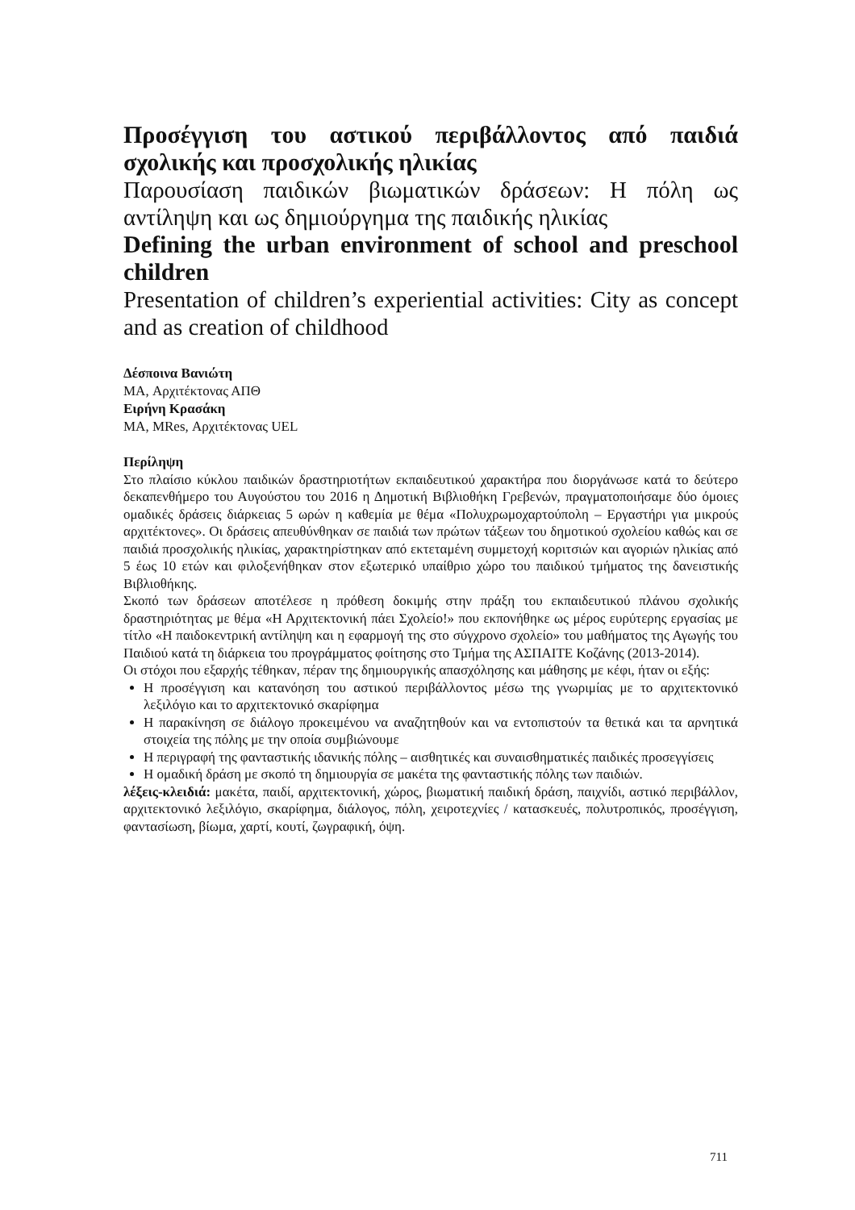Προσέγγιση του αστικού περιβάλλοντος από παιδιά σχολικής και προσχολικής ηλικίας
Παρουσίαση παιδικών βιωματικών δράσεων: Η πόλη ως αντίληψη και ως δημιούργημα της παιδικής ηλικίας
Defining the urban environment of school and preschool children
Presentation of children’s experiential activities: City as concept and as creation of childhood
Δέσποινα Βανιώτη
MA, Αρχιτέκτονας ΑΠΘ
Ειρήνη Κρασάκη
MA, MRes, Αρχιτέκτονας UEL
Περίληψη
Στο πλαίσιο κύκλου παιδικών δραστηριοτήτων εκπαιδευτικού χαρακτήρα που διοργάνωσε κατά το δεύτερο δεκαπενθήμερο του Αυγούστου του 2016 η Δημοτική Βιβλιοθήκη Γρεβενών, πραγματοποιήσαμε δύο όμοιες ομαδικές δράσεις διάρκειας 5 ωρών η καθεμία με θέμα «Πολυχρωμοχαρτούπολη – Εργαστήρι για μικρούς αρχιτέκτονες». Οι δράσεις απευθύνθηκαν σε παιδιά των πρώτων τάξεων του δημοτικού σχολείου καθώς και σε παιδιά προσχολικής ηλικίας, χαρακτηρίστηκαν από εκτεταμένη συμμετοχή κοριτσιών και αγοριών ηλικίας από 5 έως 10 ετών και φιλοξενήθηκαν στον εξωτερικό υπαίθριο χώρο του παιδικού τμήματος της δανειστικής Βιβλιοθήκης.
Σκοπό των δράσεων αποτέλεσε η πρόθεση δοκιμής στην πράξη του εκπαιδευτικού πλάνου σχολικής δραστηριότητας με θέμα «Η Αρχιτεκτονική πάει Σχολείο!» που εκπονήθηκε ως μέρος ευρύτερης εργασίας με τίτλο «Η παιδοκεντρική αντίληψη και η εφαρμογή της στο σύγχρονο σχολείο» του μαθήματος της Αγωγής του Παιδιού κατά τη διάρκεια του προγράμματος φοίτησης στο Τμήμα της ΑΣΠΑΙΤΕ Κοζάνης (2013-2014).
Οι στόχοι που εξαρχής τέθηκαν, πέραν της δημιουργικής απασχόλησης και μάθησης με κέφι, ήταν οι εξής:
Η προσέγγιση και κατανόηση του αστικού περιβάλλοντος μέσω της γνωριμίας με το αρχιτεκτονικό λεξιλόγιο και το αρχιτεκτονικό σκαρίφημα
Η παρακίνηση σε διάλογο προκειμένου να αναζητηθούν και να εντοπιστούν τα θετικά και τα αρνητικά στοιχεία της πόλης με την οποία συμβιώνουμε
Η περιγραφή της φανταστικής ιδανικής πόλης – αισθητικές και συναισθηματικές παιδικές προσεγγίσεις
Η ομαδική δράση με σκοπό τη δημιουργία σε μακέτα της φανταστικής πόλης των παιδιών.
λέξεις-κλειδιά: μακέτα, παιδί, αρχιτεκτονική, χώρος, βιωματική παιδική δράση, παιχνίδι, αστικό περιβάλλον, αρχιτεκτονικό λεξιλόγιο, σκαρίφημα, διάλογος, πόλη, χειροτεχνίες / κατασκευές, πολυτροπικός, προσέγγιση, φαντασίωση, βίωμα, χαρτί, κουτί, ζωγραφική, όψη.
711